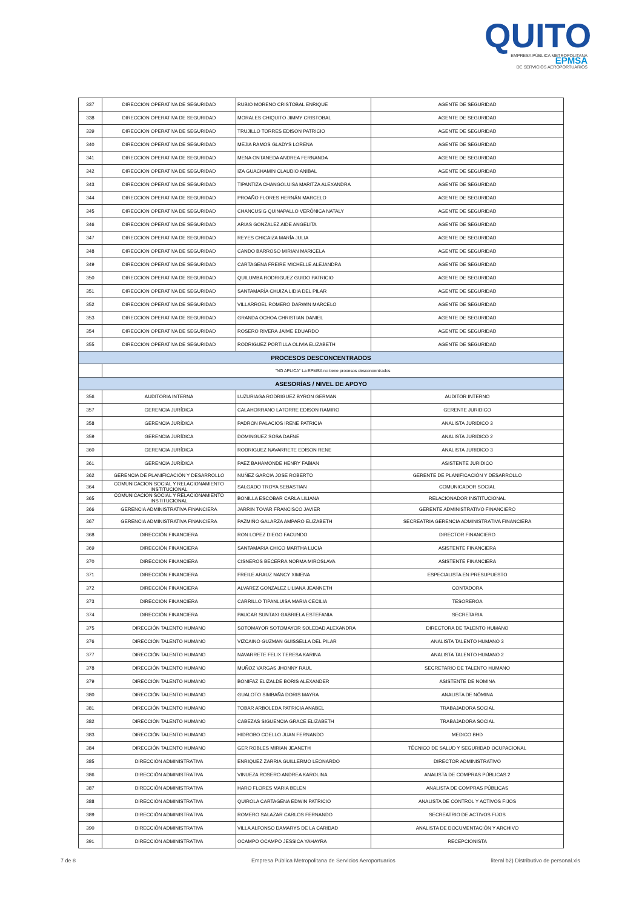QUITO
EMPRESA PÚBLICA METROPOLITANA EPMSA
DE SERVICIOS AEROPORTUARIOS
| 337 | DIRECCION OPERATIVA DE SEGURIDAD | RUBIO MORENO CRISTOBAL ENRIQUE | AGENTE DE SEGURIDAD |
| 338 | DIRECCION OPERATIVA DE SEGURIDAD | MORALES CHIQUITO JIMMY CRISTOBAL | AGENTE DE SEGURIDAD |
| 339 | DIRECCION OPERATIVA DE SEGURIDAD | TRUJILLO TORRES EDISON PATRICIO | AGENTE DE SEGURIDAD |
| 340 | DIRECCION OPERATIVA DE SEGURIDAD | MEJIA RAMOS GLADYS LORENA | AGENTE DE SEGURIDAD |
| 341 | DIRECCION OPERATIVA DE SEGURIDAD | MENA ONTANEDA ANDREA FERNANDA | AGENTE DE SEGURIDAD |
| 342 | DIRECCION OPERATIVA DE SEGURIDAD | IZA GUACHAMIN CLAUDIO ANIBAL | AGENTE DE SEGURIDAD |
| 343 | DIRECCION OPERATIVA DE SEGURIDAD | TIPANTIZA CHANGOLUISA MARITZA ALEXANDRA | AGENTE DE SEGURIDAD |
| 344 | DIRECCION OPERATIVA DE SEGURIDAD | PROAÑO FLORES HERNÁN MARCELO | AGENTE DE SEGURIDAD |
| 345 | DIRECCION OPERATIVA DE SEGURIDAD | CHANCUSIG QUINAPALLO VERÓNICA NATALY | AGENTE DE SEGURIDAD |
| 346 | DIRECCION OPERATIVA DE SEGURIDAD | ARIAS GONZALEZ AIDE ANGELITA | AGENTE DE SEGURIDAD |
| 347 | DIRECCION OPERATIVA DE SEGURIDAD | REYES CHICAIZA MARÍA JULIA | AGENTE DE SEGURIDAD |
| 348 | DIRECCION OPERATIVA DE SEGURIDAD | CANDO BARROSO MIRIAN MARICELA | AGENTE DE SEGURIDAD |
| 349 | DIRECCION OPERATIVA DE SEGURIDAD | CARTAGENA FREIRE MICHELLE ALEJANDRA | AGENTE DE SEGURIDAD |
| 350 | DIRECCION OPERATIVA DE SEGURIDAD | QUILUMBA RODRIGUEZ GUIDO PATRICIO | AGENTE DE SEGURIDAD |
| 351 | DIRECCION OPERATIVA DE SEGURIDAD | SANTAMARÍA CHUIZA LIDIA DEL PILAR | AGENTE DE SEGURIDAD |
| 352 | DIRECCION OPERATIVA DE SEGURIDAD | VILLARROEL ROMERO DARWIN MARCELO | AGENTE DE SEGURIDAD |
| 353 | DIRECCION OPERATIVA DE SEGURIDAD | GRANDA OCHOA CHRISTIAN DANIEL | AGENTE DE SEGURIDAD |
| 354 | DIRECCION OPERATIVA DE SEGURIDAD | ROSERO RIVERA JAIME EDUARDO | AGENTE DE SEGURIDAD |
| 355 | DIRECCION OPERATIVA DE SEGURIDAD | RODRIGUEZ PORTILLA OLIVIA ELIZABETH | AGENTE DE SEGURIDAD |
| PROCESOS DESCONCENTRADOS | | | |
| | "NO APLICA" La EPMSA no tiene procesos desconcentrados | | |
| ASESORÍAS / NIVEL DE APOYO | | | |
| 356 | AUDITORIA INTERNA | LUZURIAGA RODRIGUEZ BYRON GERMAN | AUDITOR INTERNO |
| 357 | GERENCIA JURÍDICA | CALAHORRANO LATORRE EDISON RAMIRO | GERENTE JURIDICO |
| 358 | GERENCIA JURÍDICA | PADRON PALACIOS IRENE PATRICIA | ANALISTA JURIDICO 3 |
| 359 | GERENCIA JURÍDICA | DOMINGUEZ SOSA DAFNE | ANALISTA JURIDICO 2 |
| 360 | GERENCIA JURÍDICA | RODRIGUEZ NAVARRETE EDISON RENE | ANALISTA JURIDICO 3 |
| 361 | GERENCIA JURÍDICA | PAEZ BAHAMONDE HENRY FABIAN | ASISTENTE JURIDICO |
| 362 | GERENCIA DE PLANIFICACIÓN Y DESARROLLO | NUÑEZ GARCIA JOSE ROBERTO | GERENTE DE PLANIFICACIÓN Y DESARROLLO |
| 364 | COMUNICACION SOCIAL Y RELACIONAMIENTO INSTITUCIONAL | SALGADO TROYA SEBASTIAN | COMUNICADOR SOCIAL |
| 365 | COMUNICACION SOCIAL Y RELACIONAMIENTO INSTITUCIONAL | BONILLA ESCOBAR CARLA LILIANA | RELACIONADOR INSTITUCIONAL |
| 366 | GERENCIA ADMINISTRATIVA FINANCIERA | JARRIN TOVAR FRANCISCO JAVIER | GERENTE ADMINISTRATIVO FINANCIERO |
| 367 | GERENCIA ADMINISTRATIVA FINANCIERA | PAZMIÑO GALARZA AMPARO ELIZABETH | SECREATRIA GERENCIA ADMINISTRATIVA FINANCIERA |
| 368 | DIRECCIÓN FINANCIERA | RON LOPEZ DIEGO FACUNDO | DIRECTOR FINANCIERO |
| 369 | DIRECCIÓN FINANCIERA | SANTAMARIA CHICO MARTHA LUCIA | ASISTENTE FINANCIERA |
| 370 | DIRECCIÓN FINANCIERA | CISNEROS BECERRA NORMA MIROSLAVA | ASISTENTE FINANCIERA |
| 371 | DIRECCIÓN FINANCIERA | FREILE ARAUZ NANCY XIMENA | ESPECIALISTA EN PRESUPUESTO |
| 372 | DIRECCIÓN FINANCIERA | ALVAREZ GONZALEZ LILIANA JEANNETH | CONTADORA |
| 373 | DIRECCIÓN FINANCIERA | CARRILLO TIPANLUISA MARIA CECILIA | TESOREROA |
| 374 | DIRECCIÓN FINANCIERA | PAUCAR SUNTAXI GABRIELA ESTEFANIA | SECRETARIA |
| 375 | DIRECCIÓN TALENTO HUMANO | SOTOMAYOR SOTOMAYOR SOLEDAD ALEXANDRA | DIRECTORA DE TALENTO HUMANO |
| 376 | DIRECCIÓN TALENTO HUMANO | VIZCAINO GUZMAN GUISSELLA DEL PILAR | ANALISTA TALENTO HUMANO 3 |
| 377 | DIRECCIÓN TALENTO HUMANO | NAVARRETE FELIX TERESA KARINA | ANALISTA TALENTO HUMANO 2 |
| 378 | DIRECCIÓN TALENTO HUMANO | MUÑOZ VARGAS JHONNY RAUL | SECRETARIO DE TALENTO HUMANO |
| 379 | DIRECCIÓN TALENTO HUMANO | BONIFAZ ELIZALDE BORIS ALEXANDER | ASISTENTE DE NOMINA |
| 380 | DIRECCIÓN TALENTO HUMANO | GUALOTO SIMBAÑA DORIS MAYRA | ANALISTA DE NÓMINA |
| 381 | DIRECCIÓN TALENTO HUMANO | TOBAR ARBOLEDA PATRICIA ANABEL | TRABAJADORA SOCIAL |
| 382 | DIRECCIÓN TALENTO HUMANO | CABEZAS SIGUENCIA GRACE ELIZABETH | TRABAJADORA SOCIAL |
| 383 | DIRECCIÓN TALENTO HUMANO | HIDROBO COELLO JUAN FERNANDO | MEDICO BHD |
| 384 | DIRECCIÓN TALENTO HUMANO | GER ROBLES MIRIAN JEANETH | TÉCNICO DE SALUD Y SEGURIDAD OCUPACIONAL |
| 385 | DIRECCIÓN ADMINISTRATIVA | ENRIQUEZ ZARRIA GUILLERMO LEONARDO | DIRECTOR ADMINISTRATIVO |
| 386 | DIRECCIÓN ADMINISTRATIVA | VINUEZA ROSERO ANDREA KAROLINA | ANALISTA DE COMPRAS PÚBLICAS 2 |
| 387 | DIRECCIÓN ADMINISTRATIVA | HARO FLORES MARIA BELEN | ANALISTA DE COMPRAS PÚBLICAS |
| 388 | DIRECCIÓN ADMINISTRATIVA | QUIROLA CARTAGENA EDWIN PATRICIO | ANALISTA DE CONTROL Y ACTIVOS FIJOS |
| 389 | DIRECCIÓN ADMINISTRATIVA | ROMERO SALAZAR CARLOS FERNANDO | SECREATRIO DE ACTIVOS FIJOS |
| 390 | DIRECCIÓN ADMINISTRATIVA | VILLA ALFONSO DAMARYS DE LA CARIDAD | ANALISTA DE DOCUMENTACIÓN Y ARCHIVO |
| 391 | DIRECCIÓN ADMINISTRATIVA | OCAMPO OCAMPO JESSICA YAHAYRA | RECEPCIONISTA |
7 de 8 Empresa Pública Metropolitana de Servicios Aeroportuarios literal b2) Distributivo de personal.xls